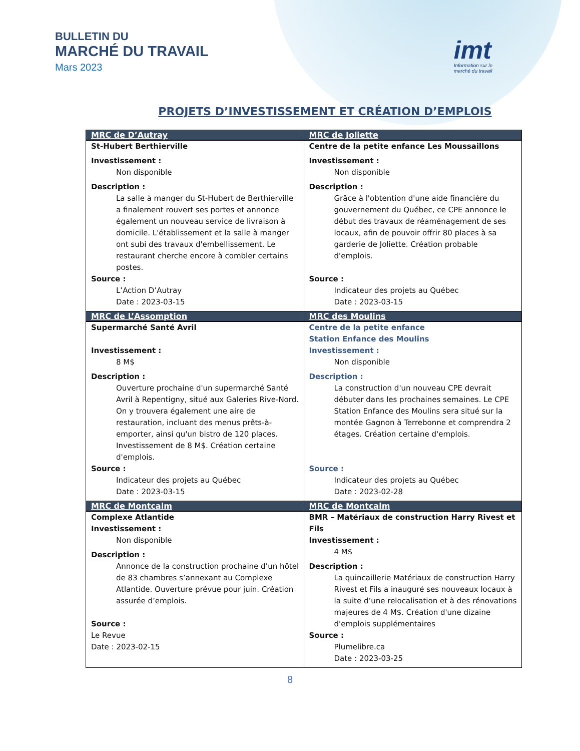BULLETIN DU
MARCHÉ DU TRAVAIL
Mars 2023
imt
Information sur le
marché du travail
PROJETS D’INVESTISSEMENT ET CRÉATION D’EMPLOIS
| MRC de D’Autray | MRC de Joliette |
| --- | --- |
| St-Hubert Berthierville Investissement : Non disponible Description : La salle à manger du St-Hubert de Berthierville a finalement rouvert ses portes et annonce également un nouveau service de livraison à domicile. L'établissement et la salle à manger ont subi des travaux d'embellissement. Le restaurant cherche encore à combler certains postes. Source : L’Action D’Autray Date : 2023-03-15 | Centre de la petite enfance Les Moussaillons Investissement : Non disponible Description : Grâce à l'obtention d'une aide financière du gouvernement du Québec, ce CPE annonce le début des travaux de réaménagement de ses locaux, afin de pouvoir offrir 80 places à sa garderie de Joliette. Création probable d'emplois. Source : Indicateur des projets au Québec Date : 2023-03-15 |
| MRC de L’Assomption | MRC des Moulins |
| Supermarché Santé Avril Investissement : 8 M$ Description : Ouverture prochaine d'un supermarché Santé Avril à Repentigny, situé aux Galeries Rive-Nord. On y trouvera également une aire de restauration, incluant des menus prêts-à-emporter, ainsi qu'un bistro de 120 places. Investissement de 8 M$. Création certaine d'emplois. Source : Indicateur des projets au Québec Date : 2023-03-15 | Centre de la petite enfance Station Enfance des Moulins Investissement : Non disponible Description : La construction d'un nouveau CPE devrait débuter dans les prochaines semaines. Le CPE Station Enfance des Moulins sera situé sur la montée Gagnon à Terrebonne et comprendra 2 étages. Création certaine d'emplois. Source : Indicateur des projets au Québec Date : 2023-02-28 |
| MRC de Montcalm | MRC de Montcalm |
| Complexe Atlantide Investissement : Non disponible Description : Annonce de la construction prochaine d’un hôtel de 83 chambres s’annexant au Complexe Atlantide. Ouverture prévue pour juin. Création assurée d’emplois. Source : Le Revue Date : 2023-02-15 | BMR – Matériaux de construction Harry Rivest et Fils Investissement : 4 M$ Description : La quincaillerie Matériaux de construction Harry Rivest et Fils a inauguré ses nouveaux locaux à la suite d’une relocalisation et à des rénovations majeures de 4 M$. Création d'une dizaine d'emplois supplémentaires Source : Plumelibre.ca Date : 2023-03-25 |
8